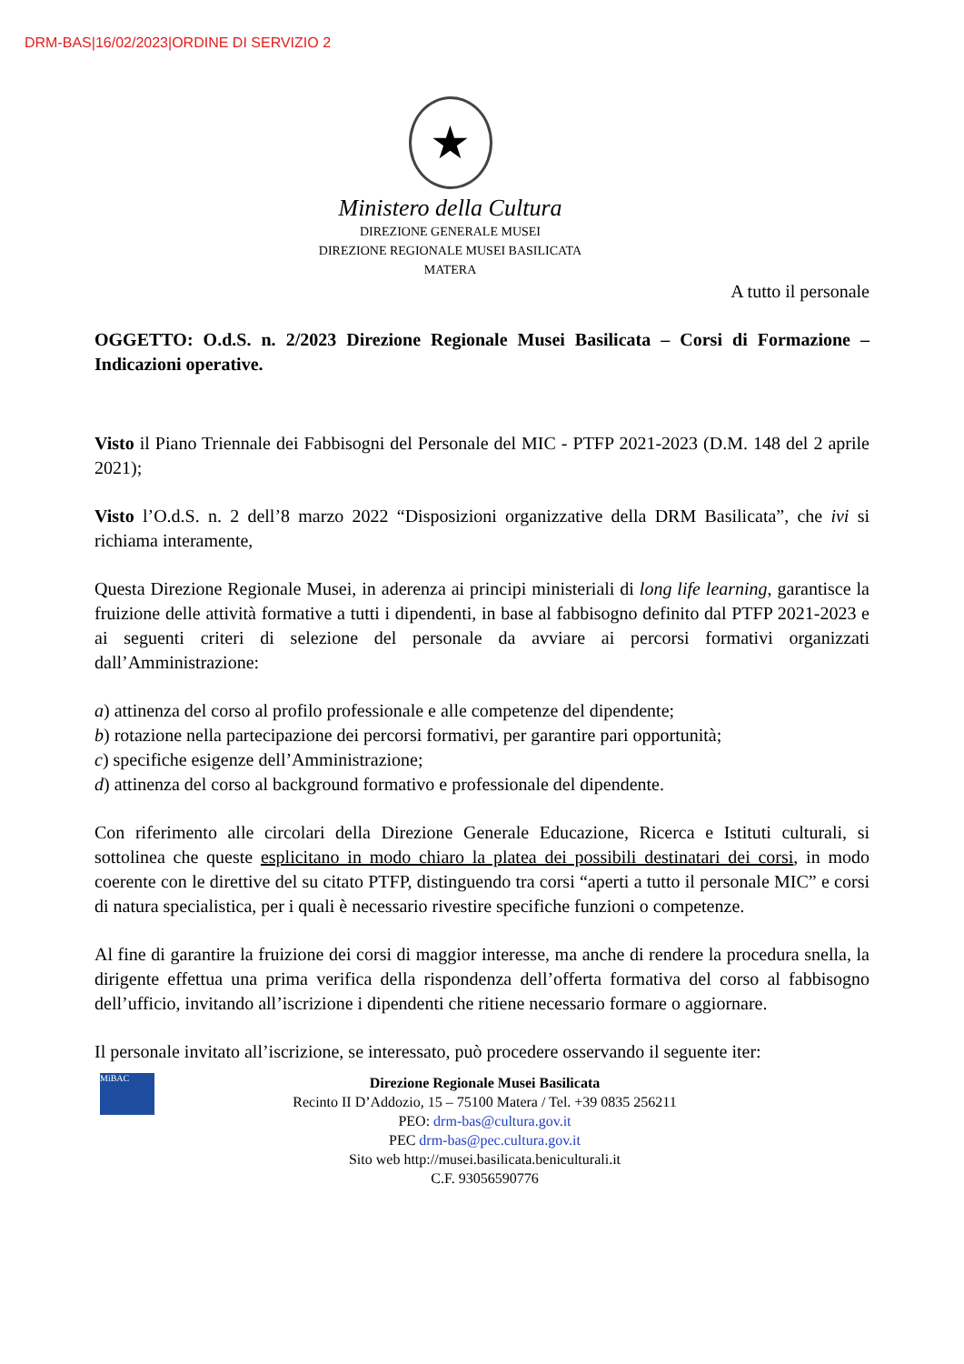DRM-BAS|16/02/2023|ORDINE DI SERVIZIO 2
★
Ministero della Cultura
DIREZIONE GENERALE MUSEI
DIREZIONE REGIONALE MUSEI BASILICATA
MATERA
A tutto il personale
OGGETTO: O.d.S. n. 2/2023 Direzione Regionale Musei Basilicata – Corsi di Formazione – Indicazioni operative.
Visto il Piano Triennale dei Fabbisogni del Personale del MIC - PTFP 2021-2023 (D.M. 148 del 2 aprile 2021);
Visto l’O.d.S. n. 2 dell’8 marzo 2022 “Disposizioni organizzative della DRM Basilicata”, che ivi si richiama interamente,
Questa Direzione Regionale Musei, in aderenza ai principi ministeriali di long life learning, garantisce la fruizione delle attività formative a tutti i dipendenti, in base al fabbisogno definito dal PTFP 2021-2023 e ai seguenti criteri di selezione del personale da avviare ai percorsi formativi organizzati dall’Amministrazione:
a) attinenza del corso al profilo professionale e alle competenze del dipendente;
b) rotazione nella partecipazione dei percorsi formativi, per garantire pari opportunità;
c) specifiche esigenze dell’Amministrazione;
d) attinenza del corso al background formativo e professionale del dipendente.
Con riferimento alle circolari della Direzione Generale Educazione, Ricerca e Istituti culturali, si sottolinea che queste esplicitano in modo chiaro la platea dei possibili destinatari dei corsi, in modo coerente con le direttive del su citato PTFP, distinguendo tra corsi “aperti a tutto il personale MIC” e corsi di natura specialistica, per i quali è necessario rivestire specifiche funzioni o competenze.
Al fine di garantire la fruizione dei corsi di maggior interesse, ma anche di rendere la procedura snella, la dirigente effettua una prima verifica della rispondenza dell’offerta formativa del corso al fabbisogno dell’ufficio, invitando all’iscrizione i dipendenti che ritiene necessario formare o aggiornare.
Il personale invitato all’iscrizione, se interessato, può procedere osservando il seguente iter:
MiBAC
Direzione Regionale Musei Basilicata
Recinto II D’Addozio, 15 – 75100 Matera / Tel. +39 0835 256211
PEO: drm-bas@cultura.gov.it
PEC drm-bas@pec.cultura.gov.it
Sito web http://musei.basilicata.beniculturali.it
C.F. 93056590776